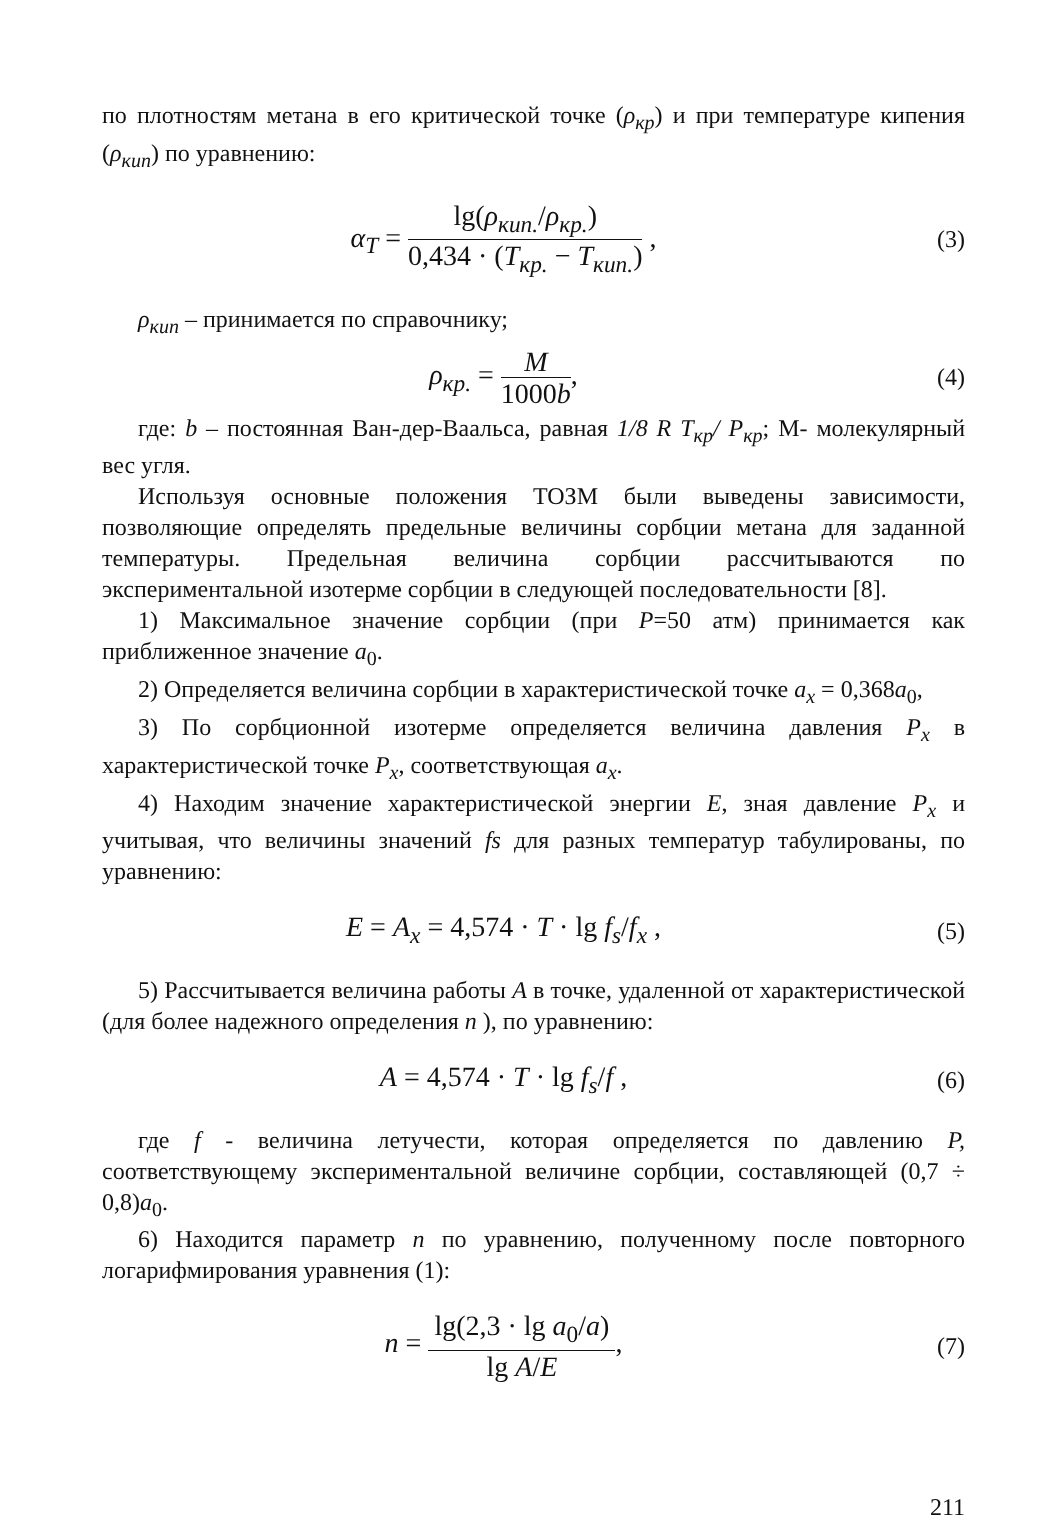по плотностям метана в его критической точке (ρ<sub>кр</sub>) и при температуре кипения (ρ<sub>кип</sub>) по уравнению:
α<sub>T</sub> = lg(ρ<sub>кип.</sub>/ρ<sub>кр.</sub>) 0,434 · (T<sub>кр.</sub> − T<sub>кип.</sub>) ,
(3)
ρ<sub>кип</sub> – принимается по справочнику;
ρ<sub>кр.</sub> = M 1000b,
(4)
где: b – постоянная Ван-дер-Ваальса, равная 1/8 R T<sub>кр</sub>/ P<sub>кр</sub>; М- молекулярный вес угля.
Используя основные положения ТОЗМ были выведены зависимости, позволяющие определять предельные величины сорбции метана для заданной температуры. Предельная величина сорбции рассчитываются по экспериментальной изотерме сорбции в следующей последовательности [8].
1) Максимальное значение сорбции (при P=50 атм) принимается как приближенное значение a<sub>0</sub>.
2) Определяется величина сорбции в характеристической точке a<sub>x</sub> = 0,368a<sub>0</sub>,
3) По сорбционной изотерме определяется величина давления P<sub>x</sub> в характеристической точке P<sub>x</sub>, соответствующая a<sub>x</sub>.
4) Находим значение характеристической энергии E, зная давление P<sub>x</sub> и учитывая, что величины значений fs для разных температур табулированы, по уравнению:
E = A<sub>x</sub> = 4,574 · T · lg f<sub>s</sub>/f<sub>x</sub> ,
(5)
5) Рассчитывается величина работы A в точке, удаленной от характеристической (для более надежного определения n ), по уравнению:
A = 4,574 · T · lg f<sub>s</sub>/f ,
(6)
где f - величина летучести, которая определяется по давлению P, соответствующему экспериментальной величине сорбции, составляющей (0,7 ÷ 0,8)a<sub>0</sub>.
6) Находится параметр n по уравнению, полученному после повторного логарифмирования уравнения (1):
n = lg(2,3 · lg a<sub>0</sub>/a) lg A/E,
(7)
211